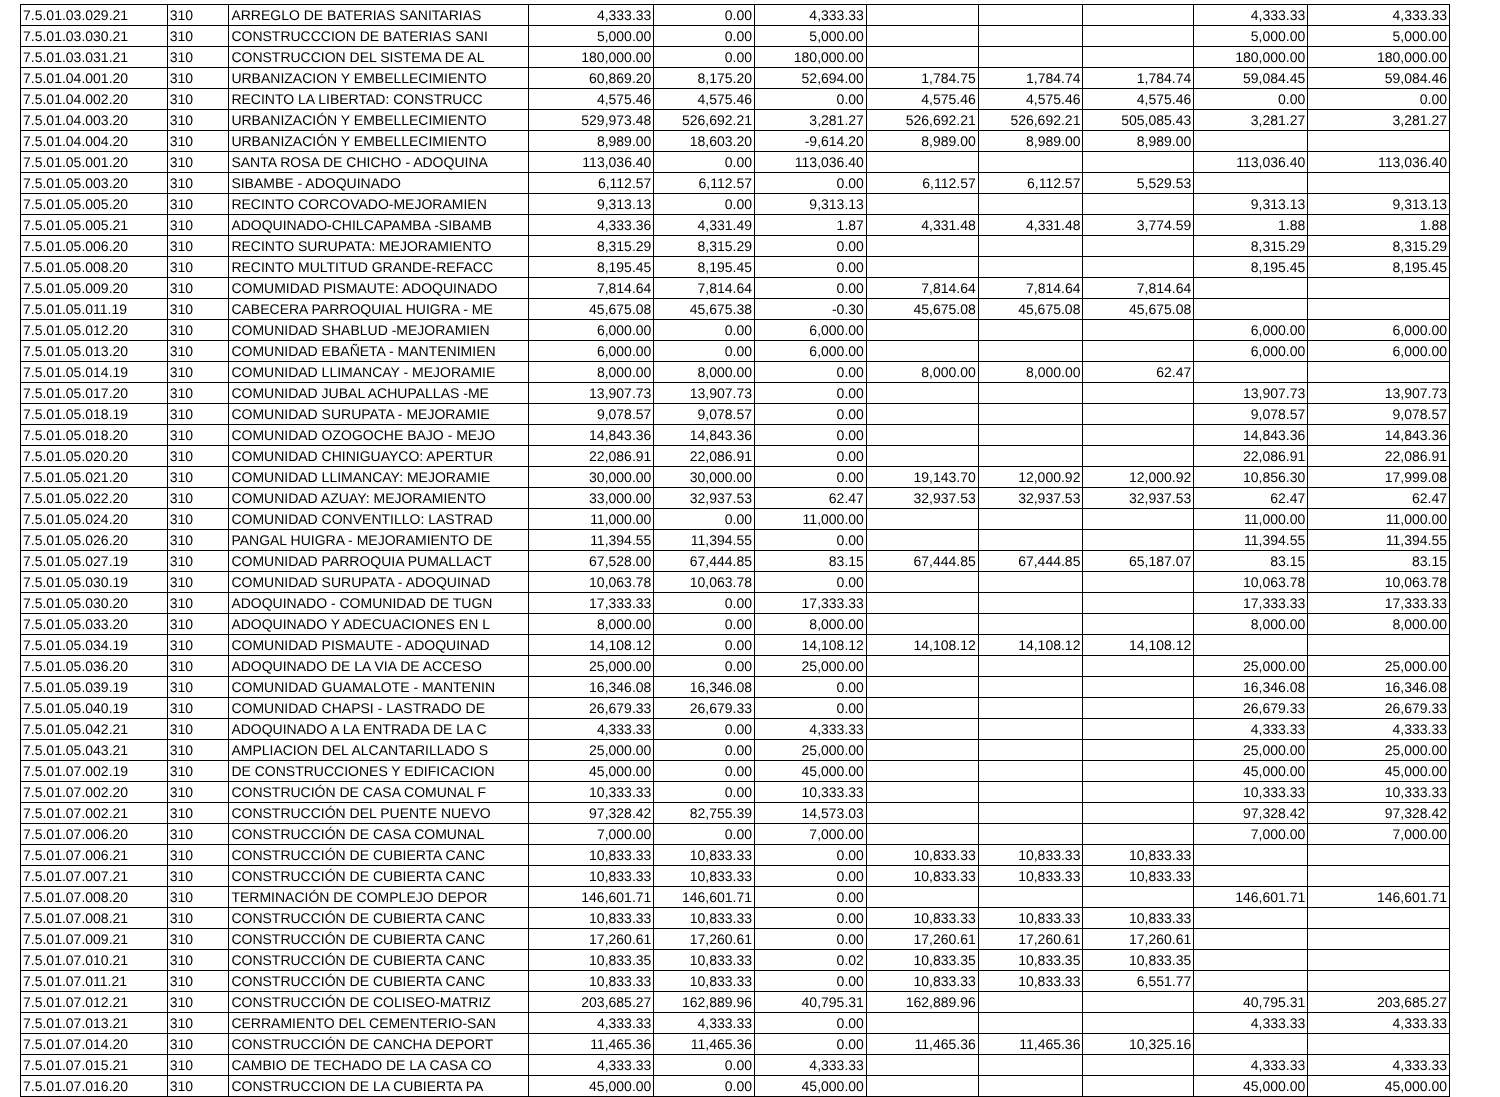| 7.5.01.03.029.21 | 310 | ARREGLO DE BATERIAS SANITARIAS | 4,333.33 | 0.00 | 4,333.33 | | | | 4,333.33 | 4,333.33 |
| 7.5.01.03.030.21 | 310 | CONSTRUCCCION DE BATERIAS SANI | 5,000.00 | 0.00 | 5,000.00 | | | | 5,000.00 | 5,000.00 |
| 7.5.01.03.031.21 | 310 | CONSTRUCCION DEL SISTEMA DE AL | 180,000.00 | 0.00 | 180,000.00 | | | | 180,000.00 | 180,000.00 |
| 7.5.01.04.001.20 | 310 | URBANIZACION Y EMBELLECIMIENTO | 60,869.20 | 8,175.20 | 52,694.00 | 1,784.75 | 1,784.74 | 1,784.74 | 59,084.45 | 59,084.46 |
| 7.5.01.04.002.20 | 310 | RECINTO LA LIBERTAD: CONSTRUCC | 4,575.46 | 4,575.46 | 0.00 | 4,575.46 | 4,575.46 | 4,575.46 | 0.00 | 0.00 |
| 7.5.01.04.003.20 | 310 | URBANIZACIÓN Y EMBELLECIMIENTO | 529,973.48 | 526,692.21 | 3,281.27 | 526,692.21 | 526,692.21 | 505,085.43 | 3,281.27 | 3,281.27 |
| 7.5.01.04.004.20 | 310 | URBANIZACIÓN Y EMBELLECIMIENTO | 8,989.00 | 18,603.20 | -9,614.20 | 8,989.00 | 8,989.00 | 8,989.00 | | |
| 7.5.01.05.001.20 | 310 | SANTA ROSA DE CHICHO - ADOQUINA | 113,036.40 | 0.00 | 113,036.40 | | | | 113,036.40 | 113,036.40 |
| 7.5.01.05.003.20 | 310 | SIBAMBE - ADOQUINADO | 6,112.57 | 6,112.57 | 0.00 | 6,112.57 | 6,112.57 | 5,529.53 | | |
| 7.5.01.05.005.20 | 310 | RECINTO CORCOVADO-MEJORAMIEN | 9,313.13 | 0.00 | 9,313.13 | | | | 9,313.13 | 9,313.13 |
| 7.5.01.05.005.21 | 310 | ADOQUINADO-CHILCAPAMBA -SIBAMB | 4,333.36 | 4,331.49 | 1.87 | 4,331.48 | 4,331.48 | 3,774.59 | 1.88 | 1.88 |
| 7.5.01.05.006.20 | 310 | RECINTO SURUPATA: MEJORAMIENTO | 8,315.29 | 8,315.29 | 0.00 | | | | 8,315.29 | 8,315.29 |
| 7.5.01.05.008.20 | 310 | RECINTO MULTITUD GRANDE-REFACC | 8,195.45 | 8,195.45 | 0.00 | | | | 8,195.45 | 8,195.45 |
| 7.5.01.05.009.20 | 310 | COMUMIDAD PISMAUTE: ADOQUINADO | 7,814.64 | 7,814.64 | 0.00 | 7,814.64 | 7,814.64 | 7,814.64 | | |
| 7.5.01.05.011.19 | 310 | CABECERA PARROQUIAL HUIGRA - ME | 45,675.08 | 45,675.38 | -0.30 | 45,675.08 | 45,675.08 | 45,675.08 | | |
| 7.5.01.05.012.20 | 310 | COMUNIDAD SHABLUD -MEJORAMIEN | 6,000.00 | 0.00 | 6,000.00 | | | | 6,000.00 | 6,000.00 |
| 7.5.01.05.013.20 | 310 | COMUNIDAD EBAÑETA - MANTENIMIEN | 6,000.00 | 0.00 | 6,000.00 | | | | 6,000.00 | 6,000.00 |
| 7.5.01.05.014.19 | 310 | COMUNIDAD LLIMANCAY - MEJORAMIE | 8,000.00 | 8,000.00 | 0.00 | 8,000.00 | 8,000.00 | 62.47 | | |
| 7.5.01.05.017.20 | 310 | COMUNIDAD JUBAL ACHUPALLAS -ME | 13,907.73 | 13,907.73 | 0.00 | | | | 13,907.73 | 13,907.73 |
| 7.5.01.05.018.19 | 310 | COMUNIDAD SURUPATA - MEJORAMIE | 9,078.57 | 9,078.57 | 0.00 | | | | 9,078.57 | 9,078.57 |
| 7.5.01.05.018.20 | 310 | COMUNIDAD OZOGOCHE BAJO - MEJO | 14,843.36 | 14,843.36 | 0.00 | | | | 14,843.36 | 14,843.36 |
| 7.5.01.05.020.20 | 310 | COMUNIDAD CHINIGUAYCO: APERTUR | 22,086.91 | 22,086.91 | 0.00 | | | | 22,086.91 | 22,086.91 |
| 7.5.01.05.021.20 | 310 | COMUNIDAD LLIMANCAY: MEJORAMIE | 30,000.00 | 30,000.00 | 0.00 | 19,143.70 | 12,000.92 | 12,000.92 | 10,856.30 | 17,999.08 |
| 7.5.01.05.022.20 | 310 | COMUNIDAD AZUAY: MEJORAMIENTO | 33,000.00 | 32,937.53 | 62.47 | 32,937.53 | 32,937.53 | 32,937.53 | 62.47 | 62.47 |
| 7.5.01.05.024.20 | 310 | COMUNIDAD CONVENTILLO: LASTRAD | 11,000.00 | 0.00 | 11,000.00 | | | | 11,000.00 | 11,000.00 |
| 7.5.01.05.026.20 | 310 | PANGAL HUIGRA - MEJORAMIENTO DE | 11,394.55 | 11,394.55 | 0.00 | | | | 11,394.55 | 11,394.55 |
| 7.5.01.05.027.19 | 310 | COMUNIDAD PARROQUIA PUMALLACT | 67,528.00 | 67,444.85 | 83.15 | 67,444.85 | 67,444.85 | 65,187.07 | 83.15 | 83.15 |
| 7.5.01.05.030.19 | 310 | COMUNIDAD SURUPATA - ADOQUINAD | 10,063.78 | 10,063.78 | 0.00 | | | | 10,063.78 | 10,063.78 |
| 7.5.01.05.030.20 | 310 | ADOQUINADO - COMUNIDAD DE TUGN | 17,333.33 | 0.00 | 17,333.33 | | | | 17,333.33 | 17,333.33 |
| 7.5.01.05.033.20 | 310 | ADOQUINADO Y ADECUACIONES EN L | 8,000.00 | 0.00 | 8,000.00 | | | | 8,000.00 | 8,000.00 |
| 7.5.01.05.034.19 | 310 | COMUNIDAD PISMAUTE - ADOQUINAD | 14,108.12 | 0.00 | 14,108.12 | 14,108.12 | 14,108.12 | 14,108.12 | | |
| 7.5.01.05.036.20 | 310 | ADOQUINADO DE LA VIA DE ACCESO | 25,000.00 | 0.00 | 25,000.00 | | | | 25,000.00 | 25,000.00 |
| 7.5.01.05.039.19 | 310 | COMUNIDAD GUAMALOTE - MANTENIN | 16,346.08 | 16,346.08 | 0.00 | | | | 16,346.08 | 16,346.08 |
| 7.5.01.05.040.19 | 310 | COMUNIDAD CHAPSI - LASTRADO DE | 26,679.33 | 26,679.33 | 0.00 | | | | 26,679.33 | 26,679.33 |
| 7.5.01.05.042.21 | 310 | ADOQUINADO A LA ENTRADA DE LA C | 4,333.33 | 0.00 | 4,333.33 | | | | 4,333.33 | 4,333.33 |
| 7.5.01.05.043.21 | 310 | AMPLIACION DEL ALCANTARILLADO S | 25,000.00 | 0.00 | 25,000.00 | | | | 25,000.00 | 25,000.00 |
| 7.5.01.07.002.19 | 310 | DE CONSTRUCCIONES Y EDIFICACION | 45,000.00 | 0.00 | 45,000.00 | | | | 45,000.00 | 45,000.00 |
| 7.5.01.07.002.20 | 310 | CONSTRUCIÓN DE CASA COMUNAL F | 10,333.33 | 0.00 | 10,333.33 | | | | 10,333.33 | 10,333.33 |
| 7.5.01.07.002.21 | 310 | CONSTRUCCIÓN DEL PUENTE NUEVO | 97,328.42 | 82,755.39 | 14,573.03 | | | | 97,328.42 | 97,328.42 |
| 7.5.01.07.006.20 | 310 | CONSTRUCCIÓN DE CASA COMUNAL | 7,000.00 | 0.00 | 7,000.00 | | | | 7,000.00 | 7,000.00 |
| 7.5.01.07.006.21 | 310 | CONSTRUCCIÓN DE CUBIERTA CANC | 10,833.33 | 10,833.33 | 0.00 | 10,833.33 | 10,833.33 | 10,833.33 | | |
| 7.5.01.07.007.21 | 310 | CONSTRUCCIÓN DE CUBIERTA CANC | 10,833.33 | 10,833.33 | 0.00 | 10,833.33 | 10,833.33 | 10,833.33 | | |
| 7.5.01.07.008.20 | 310 | TERMINACIÓN DE COMPLEJO DEPOR | 146,601.71 | 146,601.71 | 0.00 | | | | 146,601.71 | 146,601.71 |
| 7.5.01.07.008.21 | 310 | CONSTRUCCIÓN DE CUBIERTA CANC | 10,833.33 | 10,833.33 | 0.00 | 10,833.33 | 10,833.33 | 10,833.33 | | |
| 7.5.01.07.009.21 | 310 | CONSTRUCCIÓN DE CUBIERTA CANC | 17,260.61 | 17,260.61 | 0.00 | 17,260.61 | 17,260.61 | 17,260.61 | | |
| 7.5.01.07.010.21 | 310 | CONSTRUCCIÓN DE CUBIERTA CANC | 10,833.35 | 10,833.33 | 0.02 | 10,833.35 | 10,833.35 | 10,833.35 | | |
| 7.5.01.07.011.21 | 310 | CONSTRUCCIÓN DE CUBIERTA CANC | 10,833.33 | 10,833.33 | 0.00 | 10,833.33 | 10,833.33 | 6,551.77 | | |
| 7.5.01.07.012.21 | 310 | CONSTRUCCIÓN DE COLISEO-MATRIZ | 203,685.27 | 162,889.96 | 40,795.31 | 162,889.96 | | | 40,795.31 | 203,685.27 |
| 7.5.01.07.013.21 | 310 | CERRAMIENTO DEL CEMENTERIO-SAN | 4,333.33 | 4,333.33 | 0.00 | | | | 4,333.33 | 4,333.33 |
| 7.5.01.07.014.20 | 310 | CONSTRUCCIÓN DE CANCHA DEPORT | 11,465.36 | 11,465.36 | 0.00 | 11,465.36 | 11,465.36 | 10,325.16 | | |
| 7.5.01.07.015.21 | 310 | CAMBIO DE TECHADO DE LA CASA CO | 4,333.33 | 0.00 | 4,333.33 | | | | 4,333.33 | 4,333.33 |
| 7.5.01.07.016.20 | 310 | CONSTRUCCION DE LA CUBIERTA PA | 45,000.00 | 0.00 | 45,000.00 | | | | 45,000.00 | 45,000.00 |